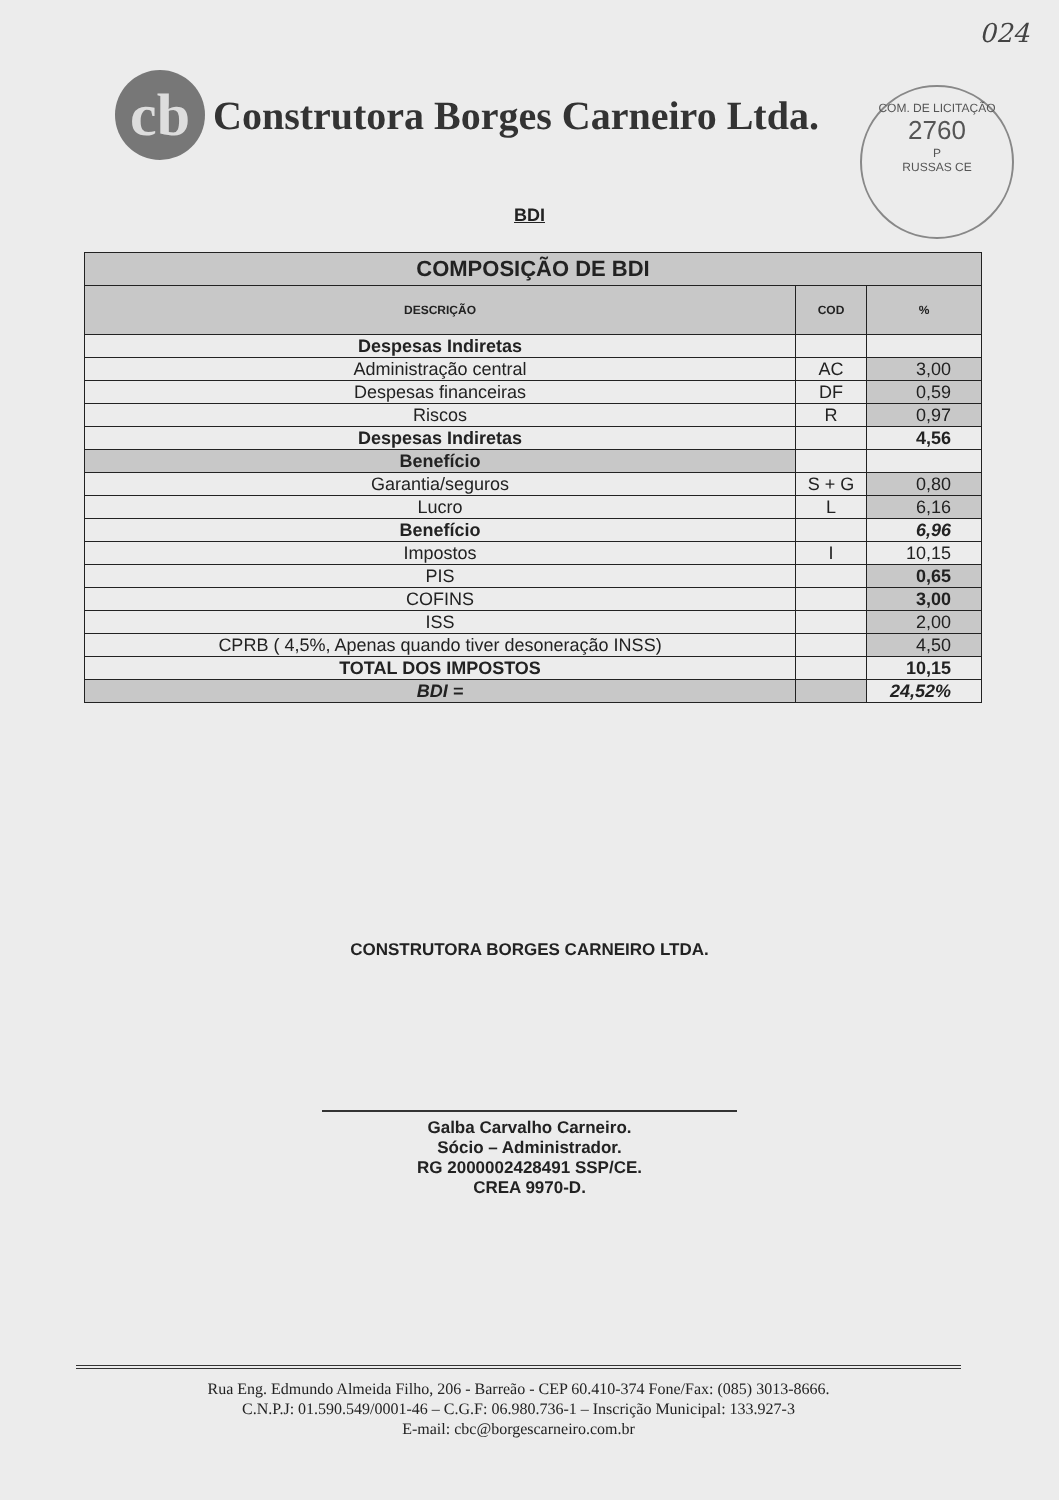024
cb
Construtora Borges Carneiro Ltda.
COM. DE LICITAÇÃO
2760
P
RUSSAS CE
BDI
| COMPOSIÇÃO DE BDI | | |
| --- | --- | --- |
| DESCRIÇÃO | COD | % |
| Despesas Indiretas | | |
| Administração central | AC | 3,00 |
| Despesas financeiras | DF | 0,59 |
| Riscos | R | 0,97 |
| Despesas Indiretas | | 4,56 |
| Benefício | | |
| Garantia/seguros | S + G | 0,80 |
| Lucro | L | 6,16 |
| Benefício | | 6,96 |
| Impostos | I | 10,15 |
| PIS | | 0,65 |
| COFINS | | 3,00 |
| ISS | | 2,00 |
| CPRB ( 4,5%, Apenas quando tiver desoneração INSS) | | 4,50 |
| TOTAL DOS IMPOSTOS | | 10,15 |
| BDI = | | 24,52% |
CONSTRUTORA BORGES CARNEIRO LTDA.
Galba Carvalho Carneiro.
Sócio – Administrador.
RG 2000002428491 SSP/CE.
CREA 9970-D.
Rua Eng. Edmundo Almeida Filho, 206 - Barreão - CEP 60.410-374 Fone/Fax: (085) 3013-8666.
C.N.P.J: 01.590.549/0001-46 – C.G.F: 06.980.736-1 – Inscrição Municipal: 133.927-3
E-mail: cbc@borgescarneiro.com.br